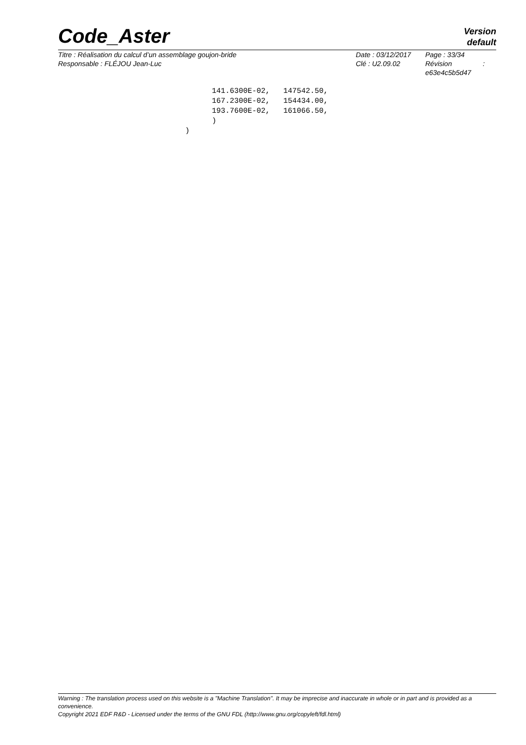Code_Aster
Version
default
Titre : Réalisation du calcul d’un assemblage goujon-bride
Responsable : FLÉJOU Jean-Luc
Date : 03/12/2017
Clé : U2.09.02
Page : 33/34
Révision :
e63e4c5b5d47
      141.6300E-02,   147542.50,
      167.2300E-02,   154434.00,
      193.7600E-02,   161066.50,
      )
)
Warning : The translation process used on this website is a "Machine Translation". It may be imprecise and inaccurate in whole or in part and is provided as a convenience.
Copyright 2021 EDF R&D - Licensed under the terms of the GNU FDL (http://www.gnu.org/copyleft/fdl.html)